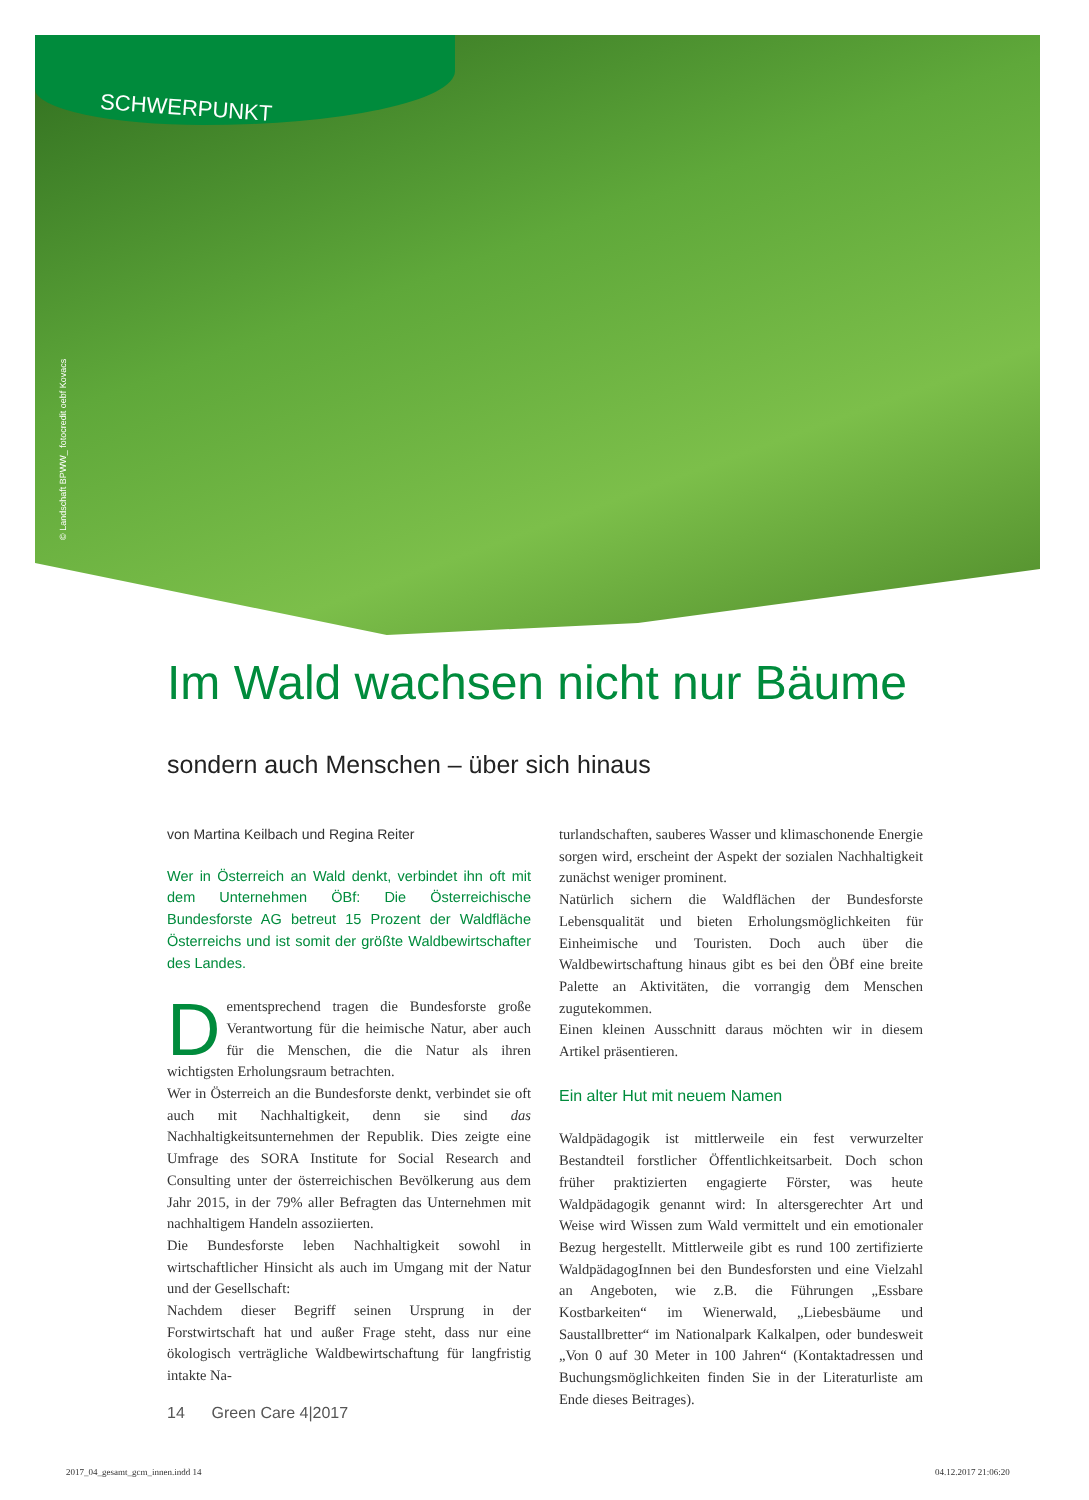SCHWERPUNKT
© Landschaft BPWW_ fotocredit oebf Kovacs
Im Wald wachsen nicht nur Bäume
sondern auch Menschen – über sich hinaus
von Martina Keilbach und Regina Reiter
Wer in Österreich an Wald denkt, verbindet ihn oft mit dem Unternehmen ÖBf: Die Österreichische Bundesforste AG betreut 15 Prozent der Waldfläche Österreichs und ist somit der größte Waldbewirtschafter des Landes.
Dementsprechend tragen die Bundesforste große Verantwortung für die heimische Natur, aber auch für die Menschen, die die Natur als ihren wichtigsten Erholungsraum betrachten.
Wer in Österreich an die Bundesforste denkt, verbindet sie oft auch mit Nachhaltigkeit, denn sie sind das Nachhaltigkeitsunternehmen der Republik. Dies zeigte eine Umfrage des SORA Institute for Social Research and Consulting unter der österreichischen Bevölkerung aus dem Jahr 2015, in der 79% aller Befragten das Unternehmen mit nachhaltigem Handeln assoziierten.
Die Bundesforste leben Nachhaltigkeit sowohl in wirtschaftlicher Hinsicht als auch im Umgang mit der Natur und der Gesellschaft:
Nachdem dieser Begriff seinen Ursprung in der Forstwirtschaft hat und außer Frage steht, dass nur eine ökologisch verträgliche Waldbewirtschaftung für langfristig intakte Na-
turlandschaften, sauberes Wasser und klimaschonende Energie sorgen wird, erscheint der Aspekt der sozialen Nachhaltigkeit zunächst weniger prominent.
Natürlich sichern die Waldflächen der Bundesforste Lebensqualität und bieten Erholungsmöglichkeiten für Einheimische und Touristen. Doch auch über die Waldbewirtschaftung hinaus gibt es bei den ÖBf eine breite Palette an Aktivitäten, die vorrangig dem Menschen zugutekommen.
Einen kleinen Ausschnitt daraus möchten wir in diesem Artikel präsentieren.
Ein alter Hut mit neuem Namen
Waldpädagogik ist mittlerweile ein fest verwurzelter Bestandteil forstlicher Öffentlichkeitsarbeit. Doch schon früher praktizierten engagierte Förster, was heute Waldpädagogik genannt wird: In altersgerechter Art und Weise wird Wissen zum Wald vermittelt und ein emotionaler Bezug hergestellt. Mittlerweile gibt es rund 100 zertifizierte WaldpädagogInnen bei den Bundesforsten und eine Vielzahl an Angeboten, wie z.B. die Führungen „Essbare Kostbarkeiten“ im Wienerwald, „Liebesbäume und Saustallbretter“ im Nationalpark Kalkalpen, oder bundesweit „Von 0 auf 30 Meter in 100 Jahren“ (Kontaktadressen und Buchungsmöglichkeiten finden Sie in der Literaturliste am Ende dieses Beitrages).
14 Green Care 4|2017
2017_04_gesamt_gcm_innen.indd 14
04.12.2017 21:06:20